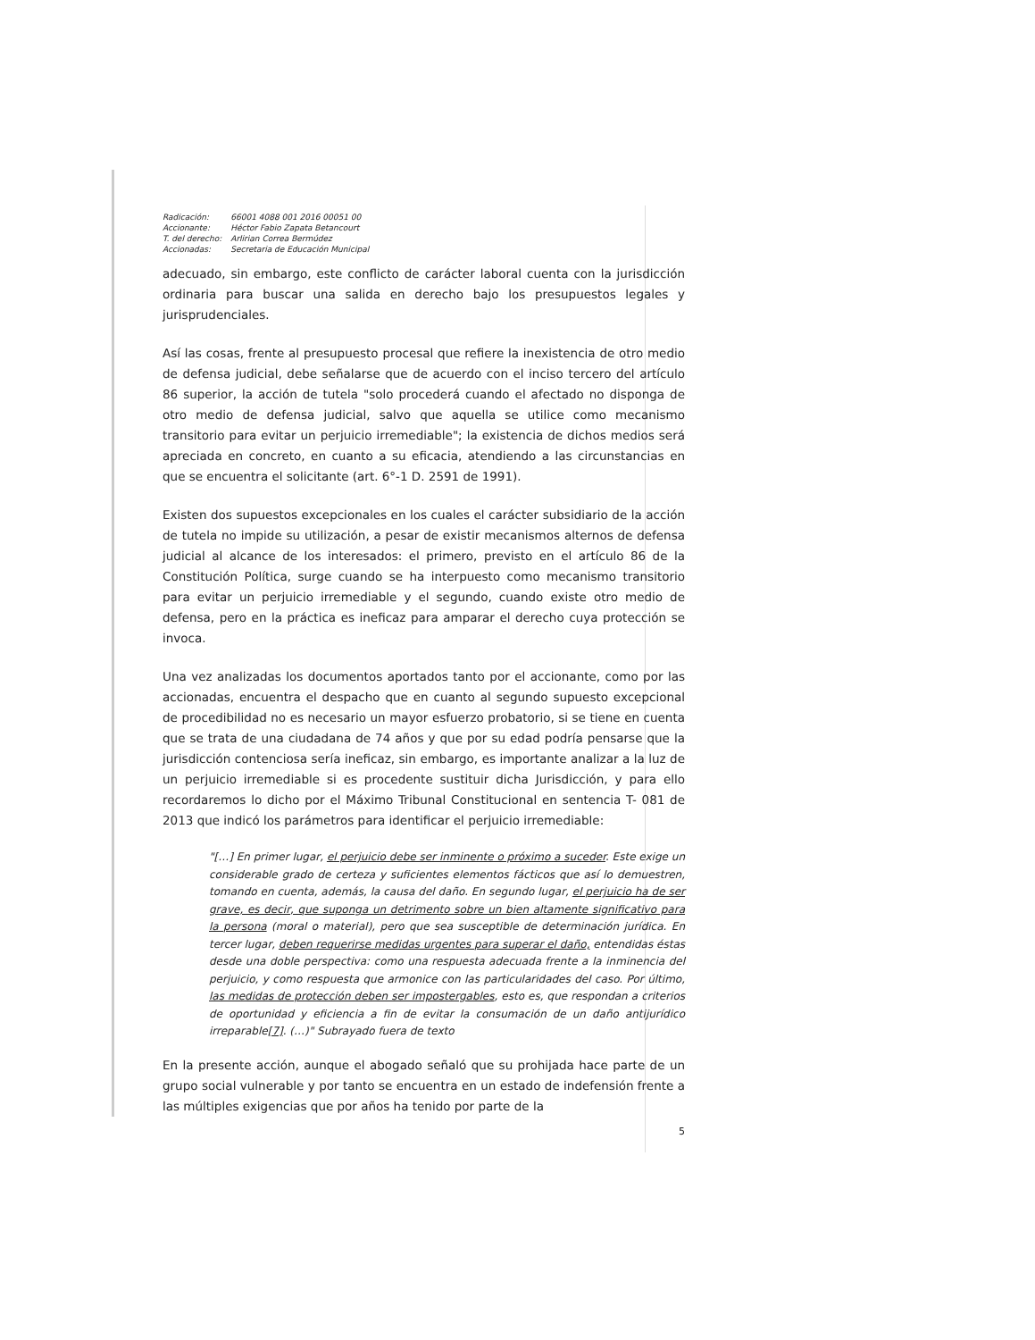| Radicación: | 66001 4088 001 2016 00051 00 |
| Accionante: | Héctor Fabio Zapata Betancourt |
| T. del derecho: | Arlirian Correa Bermúdez |
| Accionadas: | Secretaria de Educación Municipal |
adecuado, sin embargo, este conflicto de carácter laboral cuenta con la jurisdicción ordinaria para buscar una salida en derecho bajo los presupuestos legales y jurisprudenciales.
Así las cosas, frente al presupuesto procesal que refiere la inexistencia de otro medio de defensa judicial, debe señalarse que de acuerdo con el inciso tercero del artículo 86 superior, la acción de tutela "solo procederá cuando el afectado no disponga de otro medio de defensa judicial, salvo que aquella se utilice como mecanismo transitorio para evitar un perjuicio irremediable"; la existencia de dichos medios será apreciada en concreto, en cuanto a su eficacia, atendiendo a las circunstancias en que se encuentra el solicitante (art. 6°-1 D. 2591 de 1991).
Existen dos supuestos excepcionales en los cuales el carácter subsidiario de la acción de tutela no impide su utilización, a pesar de existir mecanismos alternos de defensa judicial al alcance de los interesados: el primero, previsto en el artículo 86 de la Constitución Política, surge cuando se ha interpuesto como mecanismo transitorio para evitar un perjuicio irremediable y el segundo, cuando existe otro medio de defensa, pero en la práctica es ineficaz para amparar el derecho cuya protección se invoca.
Una vez analizadas los documentos aportados tanto por el accionante, como por las accionadas, encuentra el despacho que en cuanto al segundo supuesto excepcional de procedibilidad no es necesario un mayor esfuerzo probatorio, si se tiene en cuenta que se trata de una ciudadana de 74 años y que por su edad podría pensarse que la jurisdicción contenciosa sería ineficaz, sin embargo, es importante analizar a la luz de un perjuicio irremediable si es procedente sustituir dicha Jurisdicción, y para ello recordaremos lo dicho por el Máximo Tribunal Constitucional en sentencia T- 081 de 2013 que indicó los parámetros para identificar el perjuicio irremediable:
"[…] En primer lugar, el perjuicio debe ser inminente o próximo a suceder. Este exige un considerable grado de certeza y suficientes elementos fácticos que así lo demuestren, tomando en cuenta, además, la causa del daño. En segundo lugar, el perjuicio ha de ser grave, es decir, que suponga un detrimento sobre un bien altamente significativo para la persona (moral o material), pero que sea susceptible de determinación jurídica. En tercer lugar, deben requerirse medidas urgentes para superar el daño, entendidas éstas desde una doble perspectiva: como una respuesta adecuada frente a la inminencia del perjuicio, y como respuesta que armonice con las particularidades del caso. Por último, las medidas de protección deben ser impostergables, esto es, que respondan a criterios de oportunidad y eficiencia a fin de evitar la consumación de un daño antijurídico irreparable[7]. (…)" Subrayado fuera de texto
En la presente acción, aunque el abogado señaló que su prohijada hace parte de un grupo social vulnerable y por tanto se encuentra en un estado de indefensión frente a las múltiples exigencias que por años ha tenido por parte de la
5